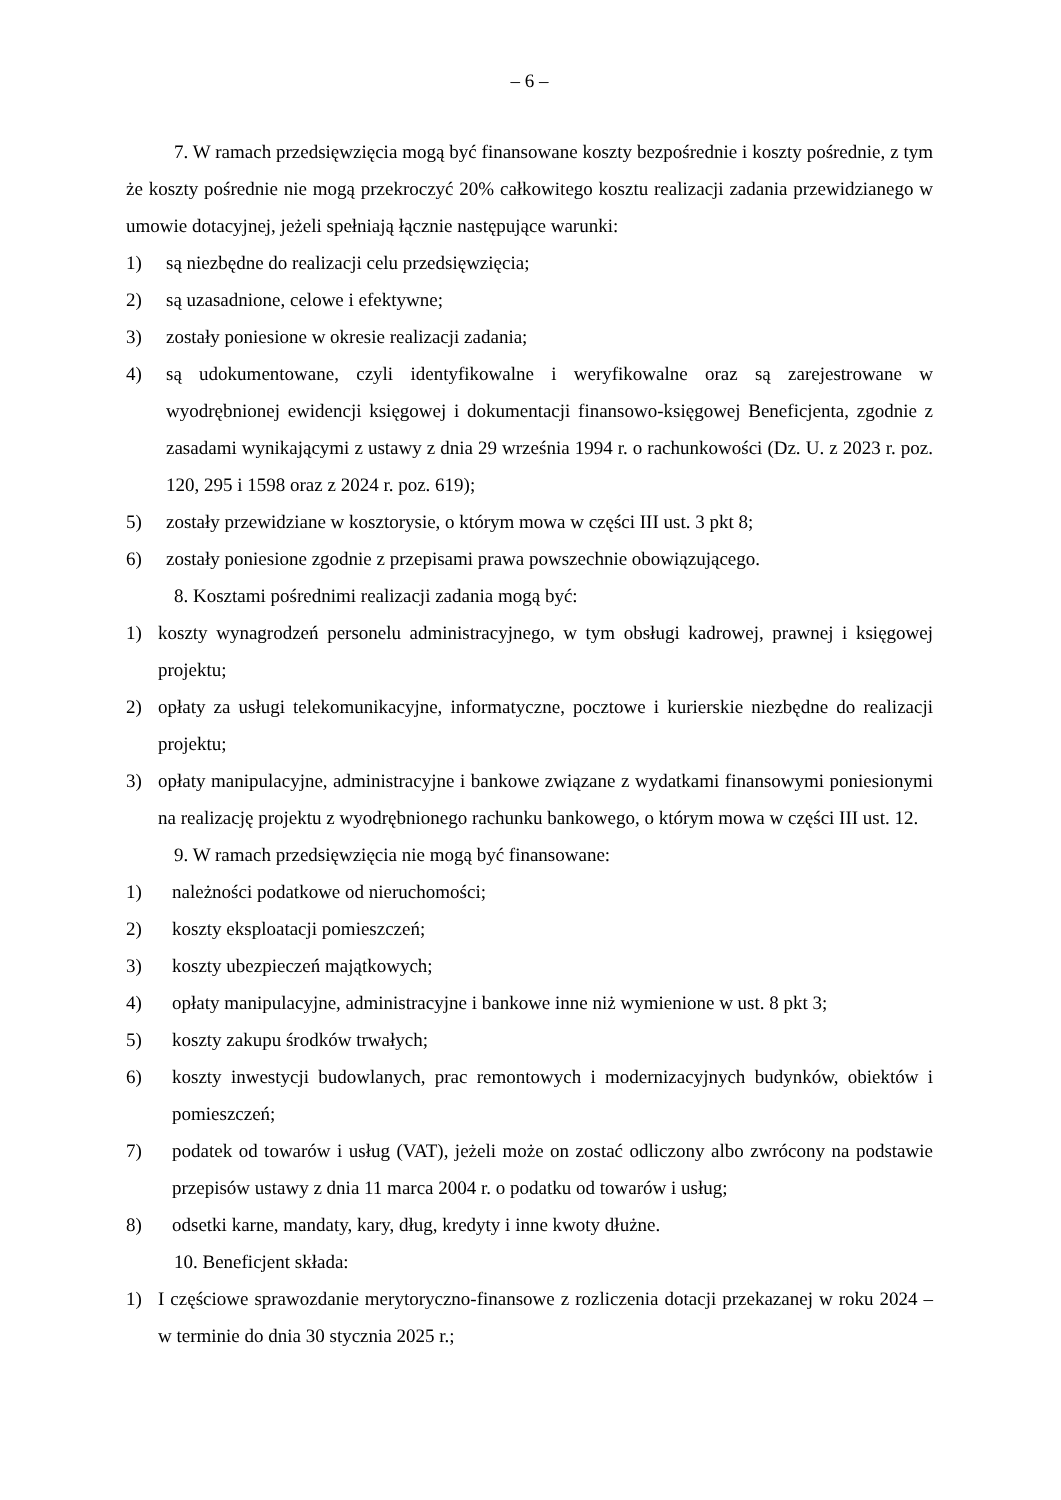– 6 –
7. W ramach przedsięwzięcia mogą być finansowane koszty bezpośrednie i koszty pośrednie, z tym że koszty pośrednie nie mogą przekroczyć 20% całkowitego kosztu realizacji zadania przewidzianego w umowie dotacyjnej, jeżeli spełniają łącznie następujące warunki:
1) są niezbędne do realizacji celu przedsięwzięcia;
2) są uzasadnione, celowe i efektywne;
3) zostały poniesione w okresie realizacji zadania;
4) są udokumentowane, czyli identyfikowalne i weryfikowalne oraz są zarejestrowane w wyodrębnionej ewidencji księgowej i dokumentacji finansowo-księgowej Beneficjenta, zgodnie z zasadami wynikającymi z ustawy z dnia 29 września 1994 r. o rachunkowości (Dz. U. z 2023 r. poz. 120, 295 i 1598 oraz z 2024 r. poz. 619);
5) zostały przewidziane w kosztorysie, o którym mowa w części III ust. 3 pkt 8;
6) zostały poniesione zgodnie z przepisami prawa powszechnie obowiązującego.
8. Kosztami pośrednimi realizacji zadania mogą być:
1) koszty wynagrodzeń personelu administracyjnego, w tym obsługi kadrowej, prawnej i księgowej projektu;
2) opłaty za usługi telekomunikacyjne, informatyczne, pocztowe i kurierskie niezbędne do realizacji projektu;
3) opłaty manipulacyjne, administracyjne i bankowe związane z wydatkami finansowymi poniesionymi na realizację projektu z wyodrębnionego rachunku bankowego, o którym mowa w części III ust. 12.
9. W ramach przedsięwzięcia nie mogą być finansowane:
1) należności podatkowe od nieruchomości;
2) koszty eksploatacji pomieszczeń;
3) koszty ubezpieczeń majątkowych;
4) opłaty manipulacyjne, administracyjne i bankowe inne niż wymienione w ust. 8 pkt 3;
5) koszty zakupu środków trwałych;
6) koszty inwestycji budowlanych, prac remontowych i modernizacyjnych budynków, obiektów i pomieszczeń;
7) podatek od towarów i usług (VAT), jeżeli może on zostać odliczony albo zwrócony na podstawie przepisów ustawy z dnia 11 marca 2004 r. o podatku od towarów i usług;
8) odsetki karne, mandaty, kary, dług, kredyty i inne kwoty dłużne.
10. Beneficjent składa:
1) I częściowe sprawozdanie merytoryczno-finansowe z rozliczenia dotacji przekazanej w roku 2024 – w terminie do dnia 30 stycznia 2025 r.;